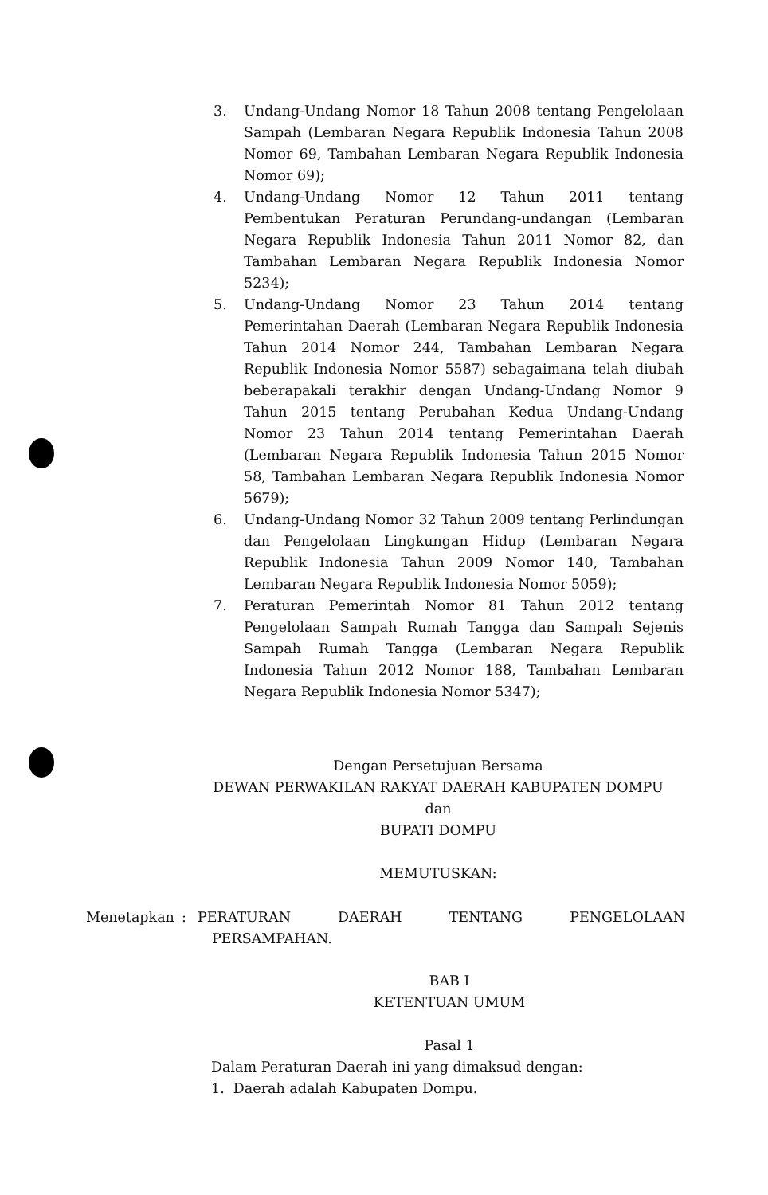3. Undang-Undang Nomor 18 Tahun 2008 tentang Pengelolaan Sampah (Lembaran Negara Republik Indonesia Tahun 2008 Nomor 69, Tambahan Lembaran Negara Republik Indonesia Nomor 69);
4. Undang-Undang Nomor 12 Tahun 2011 tentang Pembentukan Peraturan Perundang-undangan (Lembaran Negara Republik Indonesia Tahun 2011 Nomor 82, dan Tambahan Lembaran Negara Republik Indonesia Nomor 5234);
5. Undang-Undang Nomor 23 Tahun 2014 tentang Pemerintahan Daerah (Lembaran Negara Republik Indonesia Tahun 2014 Nomor 244, Tambahan Lembaran Negara Republik Indonesia Nomor 5587) sebagaimana telah diubah beberapakali terakhir dengan Undang-Undang Nomor 9 Tahun 2015 tentang Perubahan Kedua Undang-Undang Nomor 23 Tahun 2014 tentang Pemerintahan Daerah (Lembaran Negara Republik Indonesia Tahun 2015 Nomor 58, Tambahan Lembaran Negara Republik Indonesia Nomor 5679);
6. Undang-Undang Nomor 32 Tahun 2009 tentang Perlindungan dan Pengelolaan Lingkungan Hidup (Lembaran Negara Republik Indonesia Tahun 2009 Nomor 140, Tambahan Lembaran Negara Republik Indonesia Nomor 5059);
7. Peraturan Pemerintah Nomor 81 Tahun 2012 tentang Pengelolaan Sampah Rumah Tangga dan Sampah Sejenis Sampah Rumah Tangga (Lembaran Negara Republik Indonesia Tahun 2012 Nomor 188, Tambahan Lembaran Negara Republik Indonesia Nomor 5347);
Dengan Persetujuan Bersama
DEWAN PERWAKILAN RAKYAT DAERAH KABUPATEN DOMPU
dan
BUPATI DOMPU
MEMUTUSKAN:
Menetapkan : PERATURAN DAERAH TENTANG PENGELOLAAN
PERSAMPAHAN.
BAB I
KETENTUAN UMUM
Pasal 1
Dalam Peraturan Daerah ini yang dimaksud dengan:
1. Daerah adalah Kabupaten Dompu.